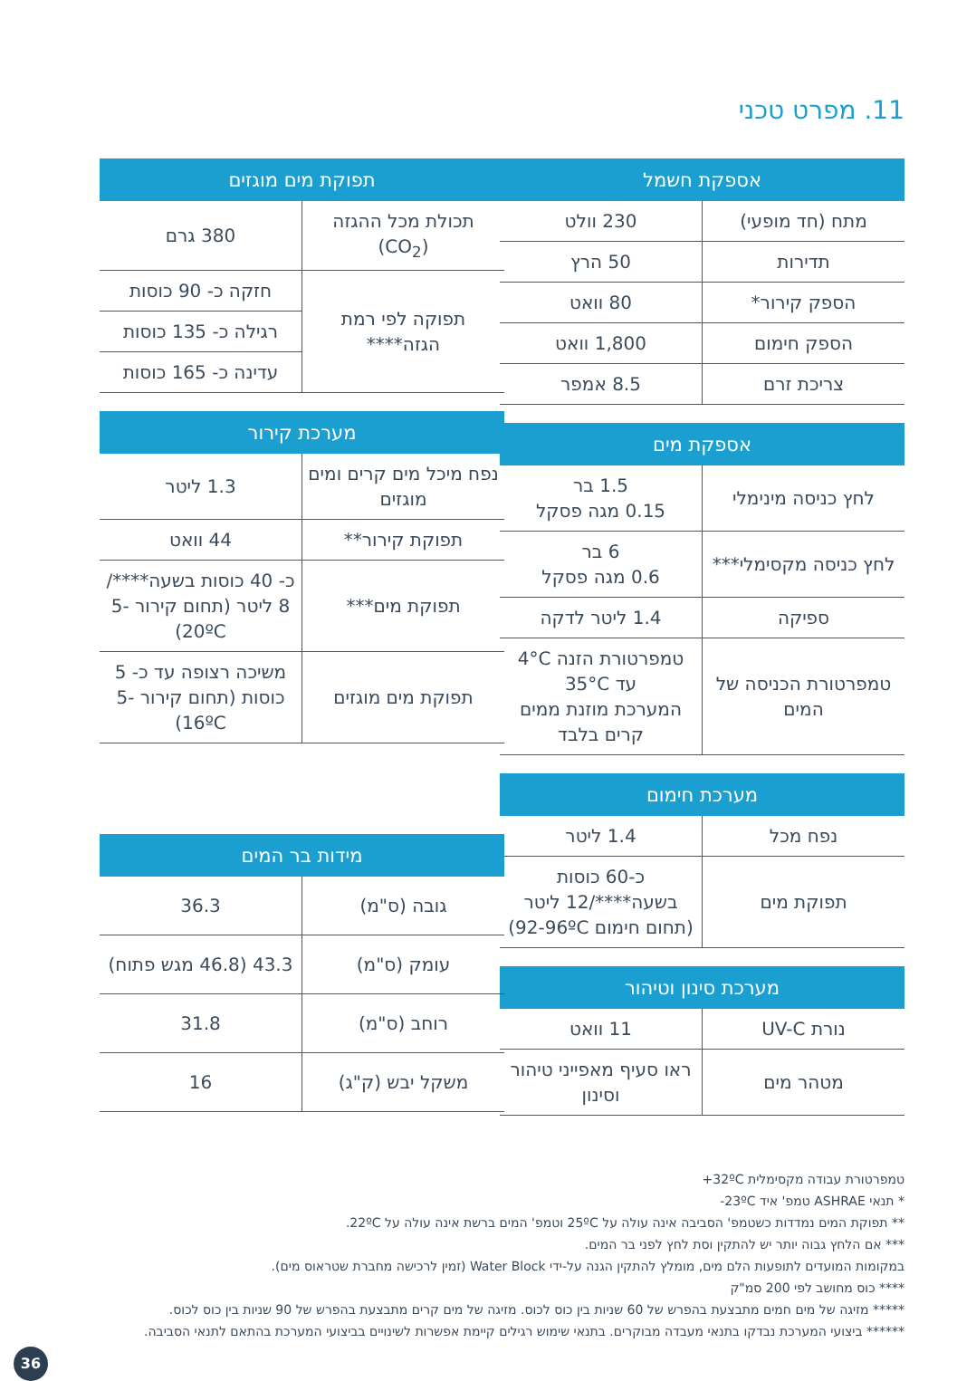11. מפרט טכני
| אספקת חשמל | |
| --- | --- |
| מתח (חד מופעי) | 230 וולט |
| תדירות | 50 הרץ |
| הספק קירור* | 80 וואט |
| הספק חימום | 1,800 וואט |
| צריכת זרם | 8.5 אמפר |
| אספקת מים | |
| --- | --- |
| לחץ כניסה מינימלי | 1.5 בר 0.15 מגה פסקל |
| לחץ כניסה מקסימלי*** | 6 בר 0.6 מגה פסקל |
| ספיקה | 1.4 ליטר לדקה |
| טמפרטורת הכניסה של המים | טמפרטורת הזנה 4°C עד 35°C המערכת מוזנת ממים קרים בלבד |
| מערכת חימום | |
| --- | --- |
| נפח מכל | 1.4 ליטר |
| תפוקת מים | כ-60 כוסות בשעה****/12 ליטר (תחום חימום 92-96ºC) |
| מערכת סינון וטיהור | |
| --- | --- |
| נורת UV-C | 11 וואט |
| מטהר מים | ראו סעיף מאפייני טיהור וסינון |
| תפוקת מים מוגזים | |
| --- | --- |
| תכולת מכל ההגזה (CO<sub>2</sub>) | 380 גרם |
| תפוקה לפי רמת הגזה**** | חזקה כ- 90 כוסות |
| | רגילה כ- 135 כוסות |
| | עדינה כ- 165 כוסות |
| מערכת קירור | |
| --- | --- |
| נפח מיכל מים קרים ומים מוגזים | 1.3 ליטר |
| תפוקת קירור** | 44 וואט |
| תפוקת מים*** | כ- 40 כוסות בשעה****/ 8 ליטר (תחום קירור 5-20ºC) |
| תפוקת מים מוגזים | משיכה רצופה עד כ- 5 כוסות (תחום קירור 5-16ºC) |
| מידות בר המים | |
| --- | --- |
| גובה (ס"מ) | 36.3 |
| עומק (ס"מ) | 43.3 (46.8 מגש פתוח) |
| רוחב (ס"מ) | 31.8 |
| משקל יבש (ק"ג) | 16 |
טמפרטורת עבודה מקסימלית 32ºC+
* תנאי ASHRAE טמפ' איד 23ºC-
** תפוקת המים נמדדות כשטמפ' הסביבה אינה עולה על 25ºC וטמפ' המים ברשת אינה עולה על 22ºC.
*** אם הלחץ גבוה יותר יש להתקין וסת לחץ לפני בר המים.
במקומות המועדים לתופעות הלם מים, מומלץ להתקין הגנה על-ידי Water Block (זמין לרכישה מחברת שטראוס מים).
**** כוס מחושב לפי 200 סמ"ק
***** מזיגה של מים חמים מתבצעת בהפרש של 60 שניות בין כוס לכוס. מזיגה של מים קרים מתבצעת בהפרש של 90 שניות בין כוס לכוס.
****** ביצועי המערכת נבדקו בתנאי מעבדה מבוקרים. בתנאי שימוש רגילים קיימת אפשרות לשינויים בביצועי המערכת בהתאם לתנאי הסביבה.
36